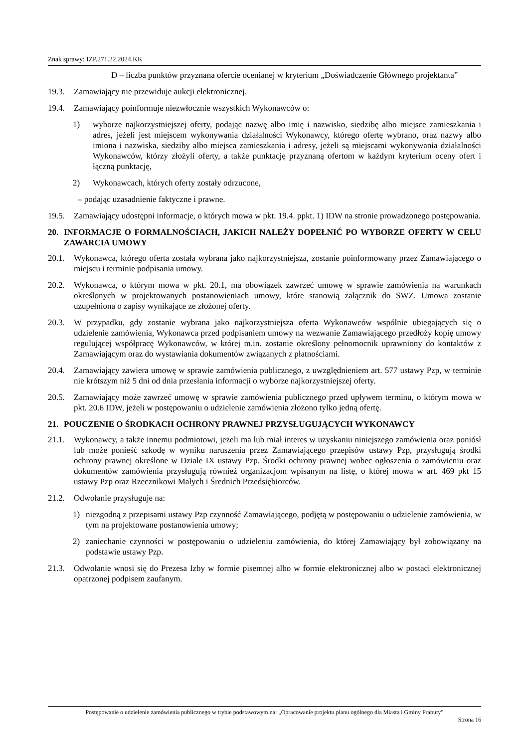Znak sprawy: IZP.271.22.2024.KK
D – liczba punktów przyznana ofercie ocenianej w kryterium „Doświadczenie Głównego projektanta”
19.3. Zamawiający nie przewiduje aukcji elektronicznej.
19.4. Zamawiający poinformuje niezwłocznie wszystkich Wykonawców o:
1) wyborze najkorzystniejszej oferty, podając nazwę albo imię i nazwisko, siedzibę albo miejsce zamieszkania i adres, jeżeli jest miejscem wykonywania działalności Wykonawcy, którego ofertę wybrano, oraz nazwy albo imiona i nazwiska, siedziby albo miejsca zamieszkania i adresy, jeżeli są miejscami wykonywania działalności Wykonawców, którzy złożyli oferty, a także punktację przyznaną ofertom w każdym kryterium oceny ofert i łączną punktację,
2) Wykonawcach, których oferty zostały odrzucone,
– podając uzasadnienie faktyczne i prawne.
19.5. Zamawiający udostępni informacje, o których mowa w pkt. 19.4. ppkt. 1) IDW na stronie prowadzonego postępowania.
20. INFORMACJE O FORMALNOŚCIACH, JAKICH NALEŻY DOPEŁNIĆ PO WYBORZE OFERTY W CELU ZAWARCIA UMOWY
20.1. Wykonawca, którego oferta została wybrana jako najkorzystniejsza, zostanie poinformowany przez Zamawiającego o miejscu i terminie podpisania umowy.
20.2. Wykonawca, o którym mowa w pkt. 20.1, ma obowiązek zawrzeć umowę w sprawie zamówienia na warunkach określonych w projektowanych postanowieniach umowy, które stanowią załącznik do SWZ. Umowa zostanie uzupełniona o zapisy wynikające ze złożonej oferty.
20.3. W przypadku, gdy zostanie wybrana jako najkorzystniejsza oferta Wykonawców wspólnie ubiegających się o udzielenie zamówienia, Wykonawca przed podpisaniem umowy na wezwanie Zamawiającego przedłoży kopię umowy regulującej współpracę Wykonawców, w której m.in. zostanie określony pełnomocnik uprawniony do kontaktów z Zamawiającym oraz do wystawiania dokumentów związanych z płatnościami.
20.4. Zamawiający zawiera umowę w sprawie zamówienia publicznego, z uwzględnieniem art. 577 ustawy Pzp, w terminie nie krótszym niż 5 dni od dnia przesłania informacji o wyborze najkorzystniejszej oferty.
20.5. Zamawiający może zawrzeć umowę w sprawie zamówienia publicznego przed upływem terminu, o którym mowa w pkt. 20.6 IDW, jeżeli w postępowaniu o udzielenie zamówienia złożono tylko jedną ofertę.
21. POUCZENIE O ŚRODKACH OCHRONY PRAWNEJ PRZYSŁUGUJĄCYCH WYKONAWCY
21.1. Wykonawcy, a także innemu podmiotowi, jeżeli ma lub miał interes w uzyskaniu niniejszego zamówienia oraz poniósł lub może ponieść szkodę w wyniku naruszenia przez Zamawiającego przepisów ustawy Pzp, przysługują środki ochrony prawnej określone w Dziale IX ustawy Pzp. Środki ochrony prawnej wobec ogłoszenia o zamówieniu oraz dokumentów zamówienia przysługują również organizacjom wpisanym na listę, o której mowa w art. 469 pkt 15 ustawy Pzp oraz Rzecznikowi Małych i Średnich Przedsiębiorców.
21.2. Odwołanie przysługuje na:
1) niezgodną z przepisami ustawy Pzp czynność Zamawiającego, podjętą w postępowaniu o udzielenie zamówienia, w tym na projektowane postanowienia umowy;
2) zaniechanie czynności w postępowaniu o udzieleniu zamówienia, do której Zamawiający był zobowiązany na podstawie ustawy Pzp.
21.3. Odwołanie wnosi się do Prezesa Izby w formie pisemnej albo w formie elektronicznej albo w postaci elektronicznej opatrzonej podpisem zaufanym.
Postępowanie o udzielenie zamówienia publicznego w trybie podstawowym na: „Opracowanie projektu planu ogólnego dla Miasta i Gminy Prabuty”
Strona 16